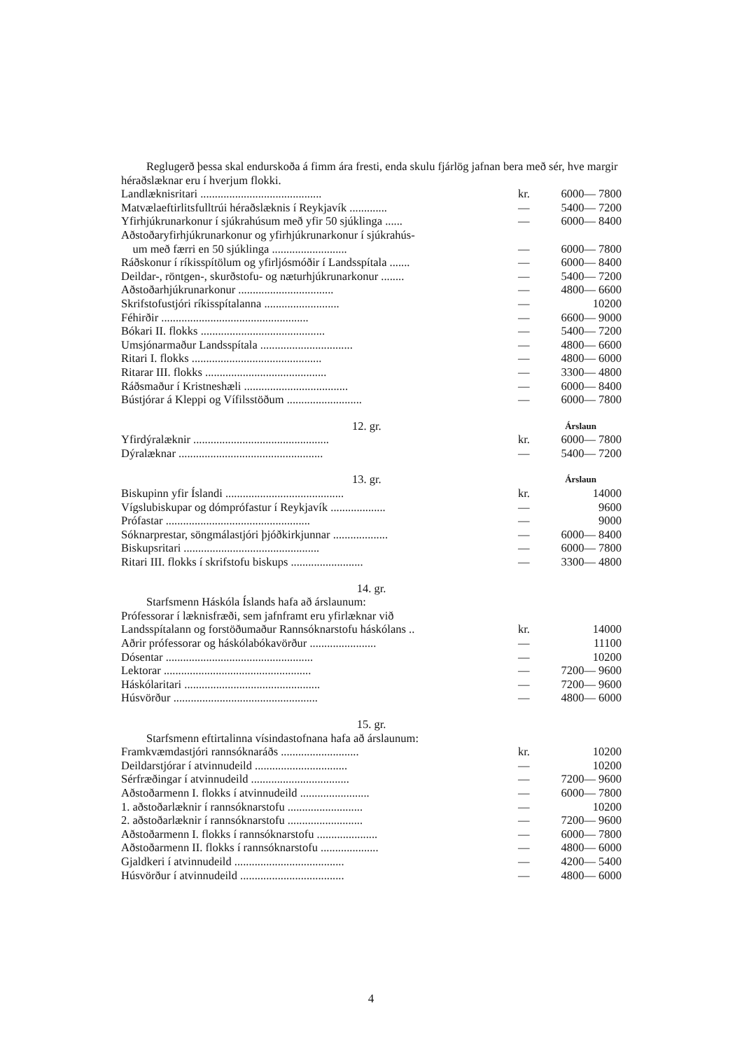Reglugerð þessa skal endurskoða á fimm ára fresti, enda skulu fjárlög jafnan bera með sér, hve margir héraðslæknar eru í hverjum flokki.
| Landlæknisritari .......................................... | kr. | 6000— 7800 |
| Matvælaeftirlitsfulltrúi héraðslæknis í Reykjavík ............. | — | 5400— 7200 |
| Yfirhjúkrunarkonur í sjúkrahúsum með yfir 50 sjúklinga ...... | — | 6000— 8400 |
| Aðstoðaryfirhjúkrunarkonur og yfirhjúkrunarkonur í sjúkrahús- | | |
| um með færri en 50 sjúklinga .......................... | — | 6000— 7800 |
| Ráðskonur í ríkisspítölum og yfirljósmóðir í Landsspítala ....... | — | 6000— 8400 |
| Deildar-, röntgen-, skurðstofu- og næturhjúkrunarkonur ........ | — | 5400— 7200 |
| Aðstoðarhjúkrunarkonur ................................. | — | 4800— 6600 |
| Skrifstofustjóri ríkisspítalanna .......................... | — | 10200 |
| Féhirðir ................................................... | — | 6600— 9000 |
| Bókari II. flokks ........................................... | — | 5400— 7200 |
| Umsjónarmaður Landsspítala ................................ | — | 4800— 6600 |
| Ritari I. flokks ............................................. | — | 4800— 6000 |
| Ritarar III. flokks .......................................... | — | 3300— 4800 |
| Ráðsmaður í Kristneshæli .................................... | — | 6000— 8400 |
| Bústjórar á Kleppi og Vífilsstöðum .......................... | — | 6000— 7800 |
12. gr. Árslaun
| Yfirdýralæknir ............................................... | kr. | 6000— 7800 |
| Dýralæknar .................................................. | — | 5400— 7200 |
13. gr. Árslaun
| Biskupinn yfir Íslandi ......................................... | kr. | 14000 |
| Vígslubiskupar og dómprófastur í Reykjavík ................... | — | 9600 |
| Prófastar .................................................. | — | 9000 |
| Sóknarprestar, söngmálastjóri þjóðkirkjunnar ................... | — | 6000— 8400 |
| Biskupsritari ............................................... | — | 6000— 7800 |
| Ritari III. flokks í skrifstofu biskups ......................... | — | 3300— 4800 |
14. gr.
Starfsmenn Háskóla Íslands hafa að árslaunum:
| Prófessorar í læknisfræði, sem jafnframt eru yfirlæknar við | | |
| Landsspítalann og forstöðumaður Rannsóknarstofu háskólans .. | kr. | 14000 |
| Aðrir prófessorar og háskólabókavörður ....................... | — | 11100 |
| Dósentar ................................................... | — | 10200 |
| Lektorar ................................................... | — | 7200— 9600 |
| Háskólaritari ............................................... | — | 7200— 9600 |
| Húsvörður .................................................. | — | 4800— 6000 |
15. gr.
Starfsmenn eftirtalinna vísindastofnana hafa að árslaunum:
| Framkvæmdastjóri rannsóknaráðs ........................... | kr. | 10200 |
| Deildarstjórar í atvinnudeild ................................ | — | 10200 |
| Sérfræðingar í atvinnudeild .................................. | — | 7200— 9600 |
| Aðstoðarmenn I. flokks í atvinnudeild ........................ | — | 6000— 7800 |
| 1. aðstoðarlæknir í rannsóknarstofu .......................... | — | 10200 |
| 2. aðstoðarlæknir í rannsóknarstofu .......................... | — | 7200— 9600 |
| Aðstoðarmenn I. flokks í rannsóknarstofu ..................... | — | 6000— 7800 |
| Aðstoðarmenn II. flokks í rannsóknarstofu .................... | — | 4800— 6000 |
| Gjaldkeri í atvinnudeild ...................................... | — | 4200— 5400 |
| Húsvörður í atvinnudeild .................................... | — | 4800— 6000 |
4